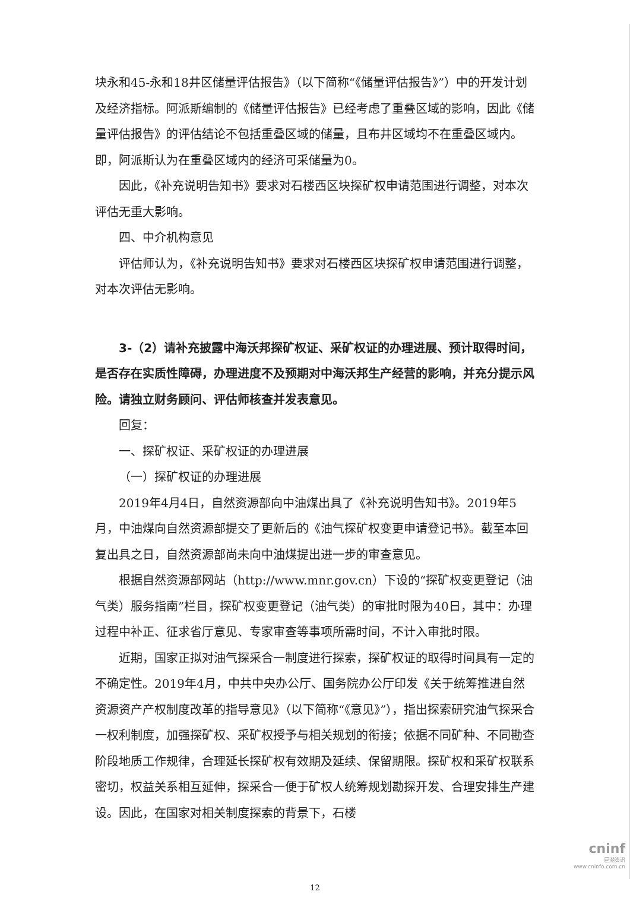块永和45-永和18井区储量评估报告》（以下简称“《储量评估报告》”）中的开发计划及经济指标。阿派斯编制的《储量评估报告》已经考虑了重叠区域的影响，因此《储量评估报告》的评估结论不包括重叠区域的储量，且布井区域均不在重叠区域内。即，阿派斯认为在重叠区域内的经济可采储量为0。
因此，《补充说明告知书》要求对石楼西区块探矿权申请范围进行调整，对本次评估无重大影响。
四、中介机构意见
评估师认为，《补充说明告知书》要求对石楼西区块探矿权申请范围进行调整，对本次评估无影响。
3-（2）请补充披露中海沃邦探矿权证、采矿权证的办理进展、预计取得时间，是否存在实质性障碍，办理进度不及预期对中海沃邦生产经营的影响，并充分提示风险。请独立财务顾问、评估师核查并发表意见。
回复：
一、探矿权证、采矿权证的办理进展
（一）探矿权证的办理进展
2019年4月4日，自然资源部向中油煤出具了《补充说明告知书》。2019年5月，中油煤向自然资源部提交了更新后的《油气探矿权变更申请登记书》。截至本回复出具之日，自然资源部尚未向中油煤提出进一步的审查意见。
根据自然资源部网站（http://www.mnr.gov.cn）下设的“探矿权变更登记（油气类）服务指南”栏目，探矿权变更登记（油气类）的审批时限为40日，其中：办理过程中补正、征求省厅意见、专家审查等事项所需时间，不计入审批时限。
近期，国家正拟对油气探采合一制度进行探索，探矿权证的取得时间具有一定的不确定性。2019年4月，中共中央办公厅、国务院办公厅印发《关于统筹推进自然资源资产产权制度改革的指导意见》（以下简称“《意见》”），指出探索研究油气探采合一权利制度，加强探矿权、采矿权授予与相关规划的衔接；依据不同矿种、不同勘查阶段地质工作规律，合理延长探矿权有效期及延续、保留期限。探矿权和采矿权联系密切，权益关系相互延伸，探采合一便于矿权人统筹规划勘探开发、合理安排生产建设。因此，在国家对相关制度探索的背景下，石楼
12
cninf
巨潮资讯
www.cninfo.com.cn